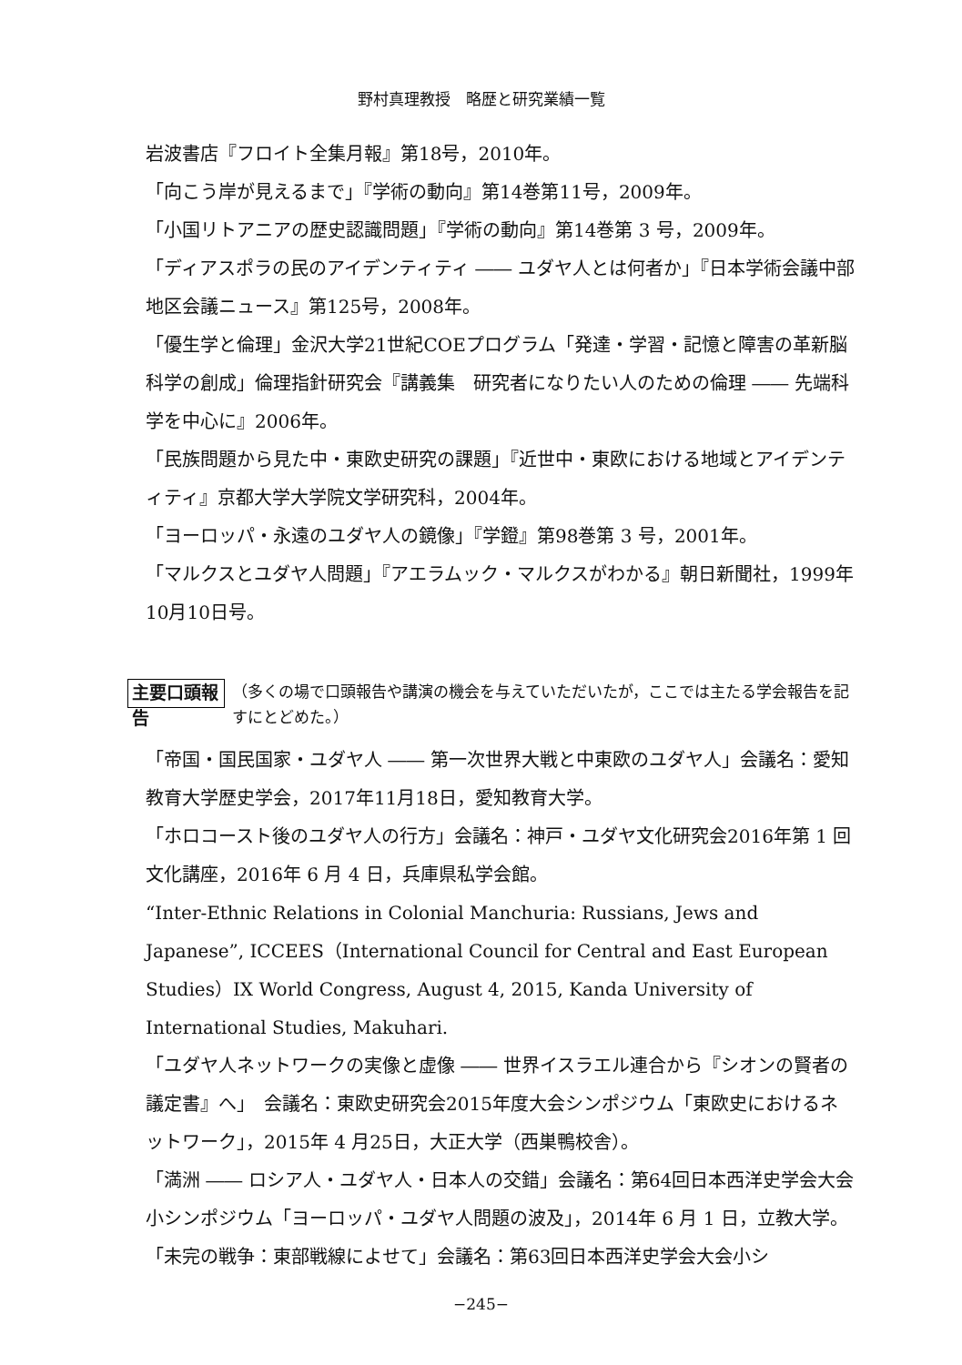野村真理教授　略歴と研究業績一覧
岩波書店『フロイト全集月報』第18号，2010年。
「向こう岸が見えるまで」『学術の動向』第14巻第11号，2009年。
「小国リトアニアの歴史認識問題」『学術の動向』第14巻第 3 号，2009年。
「ディアスポラの民のアイデンティティ ―― ユダヤ人とは何者か」『日本学術会議中部地区会議ニュース』第125号，2008年。
「優生学と倫理」金沢大学21世紀COEプログラム「発達・学習・記憶と障害の革新脳科学の創成」倫理指針研究会『講義集　研究者になりたい人のための倫理 ―― 先端科学を中心に』2006年。
「民族問題から見た中・東欧史研究の課題」『近世中・東欧における地域とアイデンティティ』京都大学大学院文学研究科，2004年。
「ヨーロッパ・永遠のユダヤ人の鏡像」『学鐙』第98巻第 3 号，2001年。
「マルクスとユダヤ人問題」『アエラムック・マルクスがわかる』朝日新聞社，1999年10月10日号。
主要口頭報告 （多くの場で口頭報告や講演の機会を与えていただいたが，ここでは主たる学会報告を記すにとどめた。）
「帝国・国民国家・ユダヤ人 ―― 第一次世界大戦と中東欧のユダヤ人」会議名：愛知教育大学歴史学会，2017年11月18日，愛知教育大学。
「ホロコースト後のユダヤ人の行方」会議名：神戸・ユダヤ文化研究会2016年第 1 回文化講座，2016年 6 月 4 日，兵庫県私学会館。
“Inter-Ethnic Relations in Colonial Manchuria: Russians, Jews and Japanese”, ICCEES（International Council for Central and East European Studies）IX World Congress, August 4, 2015, Kanda University of International Studies, Makuhari.
「ユダヤ人ネットワークの実像と虚像 ―― 世界イスラエル連合から『シオンの賢者の議定書』へ」　会議名：東欧史研究会2015年度大会シンポジウム「東欧史におけるネットワーク」，2015年 4 月25日，大正大学（西巣鴨校舎）。
「満洲 ―― ロシア人・ユダヤ人・日本人の交錯」会議名：第64回日本西洋史学会大会小シンポジウム「ヨーロッパ・ユダヤ人問題の波及」，2014年 6 月 1 日，立教大学。
「未完の戦争：東部戦線によせて」会議名：第63回日本西洋史学会大会小シ
−245−